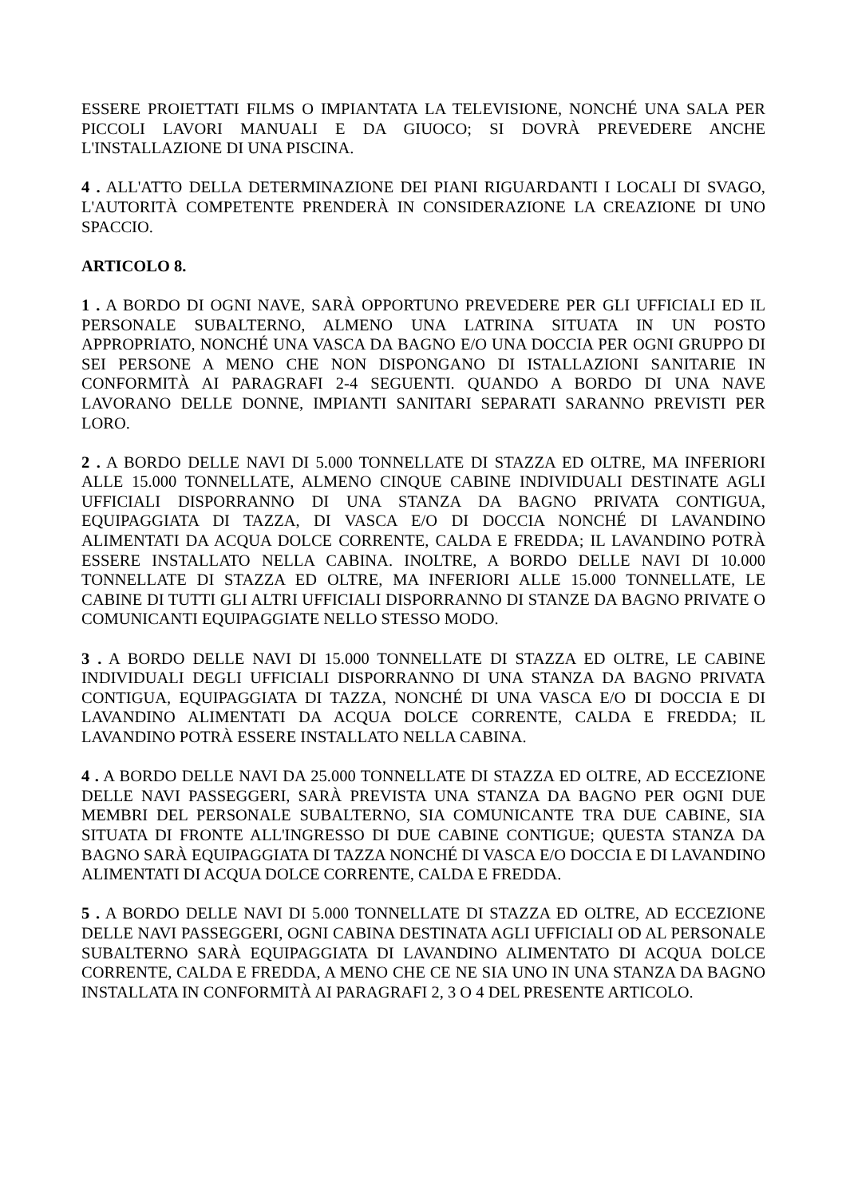ESSERE PROIETTATI FILMS O IMPIANTATA LA TELEVISIONE, NONCHÉ UNA SALA PER PICCOLI LAVORI MANUALI E DA GIUOCO; SI DOVRÀ PREVEDERE ANCHE L'INSTALLAZIONE DI UNA PISCINA.
4 . ALL'ATTO DELLA DETERMINAZIONE DEI PIANI RIGUARDANTI I LOCALI DI SVAGO, L'AUTORITÀ COMPETENTE PRENDERÀ IN CONSIDERAZIONE LA CREAZIONE DI UNO SPACCIO.
ARTICOLO 8.
1 . A BORDO DI OGNI NAVE, SARÀ OPPORTUNO PREVEDERE PER GLI UFFICIALI ED IL PERSONALE SUBALTERNO, ALMENO UNA LATRINA SITUATA IN UN POSTO APPROPRIATO, NONCHÉ UNA VASCA DA BAGNO E/O UNA DOCCIA PER OGNI GRUPPO DI SEI PERSONE A MENO CHE NON DISPONGANO DI ISTALLAZIONI SANITARIE IN CONFORMITÀ AI PARAGRAFI 2-4 SEGUENTI. QUANDO A BORDO DI UNA NAVE LAVORANO DELLE DONNE, IMPIANTI SANITARI SEPARATI SARANNO PREVISTI PER LORO.
2 . A BORDO DELLE NAVI DI 5.000 TONNELLATE DI STAZZA ED OLTRE, MA INFERIORI ALLE 15.000 TONNELLATE, ALMENO CINQUE CABINE INDIVIDUALI DESTINATE AGLI UFFICIALI DISPORRANNO DI UNA STANZA DA BAGNO PRIVATA CONTIGUA, EQUIPAGGIATA DI TAZZA, DI VASCA E/O DI DOCCIA NONCHÉ DI LAVANDINO ALIMENTATI DA ACQUA DOLCE CORRENTE, CALDA E FREDDA; IL LAVANDINO POTRÀ ESSERE INSTALLATO NELLA CABINA. INOLTRE, A BORDO DELLE NAVI DI 10.000 TONNELLATE DI STAZZA ED OLTRE, MA INFERIORI ALLE 15.000 TONNELLATE, LE CABINE DI TUTTI GLI ALTRI UFFICIALI DISPORRANNO DI STANZE DA BAGNO PRIVATE O COMUNICANTI EQUIPAGGIATE NELLO STESSO MODO.
3 . A BORDO DELLE NAVI DI 15.000 TONNELLATE DI STAZZA ED OLTRE, LE CABINE INDIVIDUALI DEGLI UFFICIALI DISPORRANNO DI UNA STANZA DA BAGNO PRIVATA CONTIGUA, EQUIPAGGIATA DI TAZZA, NONCHÉ DI UNA VASCA E/O DI DOCCIA E DI LAVANDINO ALIMENTATI DA ACQUA DOLCE CORRENTE, CALDA E FREDDA; IL LAVANDINO POTRÀ ESSERE INSTALLATO NELLA CABINA.
4 . A BORDO DELLE NAVI DA 25.000 TONNELLATE DI STAZZA ED OLTRE, AD ECCEZIONE DELLE NAVI PASSEGGERI, SARÀ PREVISTA UNA STANZA DA BAGNO PER OGNI DUE MEMBRI DEL PERSONALE SUBALTERNO, SIA COMUNICANTE TRA DUE CABINE, SIA SITUATA DI FRONTE ALL'INGRESSO DI DUE CABINE CONTIGUE; QUESTA STANZA DA BAGNO SARÀ EQUIPAGGIATA DI TAZZA NONCHÉ DI VASCA E/O DOCCIA E DI LAVANDINO ALIMENTATI DI ACQUA DOLCE CORRENTE, CALDA E FREDDA.
5 . A BORDO DELLE NAVI DI 5.000 TONNELLATE DI STAZZA ED OLTRE, AD ECCEZIONE DELLE NAVI PASSEGGERI, OGNI CABINA DESTINATA AGLI UFFICIALI OD AL PERSONALE SUBALTERNO SARÀ EQUIPAGGIATA DI LAVANDINO ALIMENTATO DI ACQUA DOLCE CORRENTE, CALDA E FREDDA, A MENO CHE CE NE SIA UNO IN UNA STANZA DA BAGNO INSTALLATA IN CONFORMITÀ AI PARAGRAFI 2, 3 O 4 DEL PRESENTE ARTICOLO.